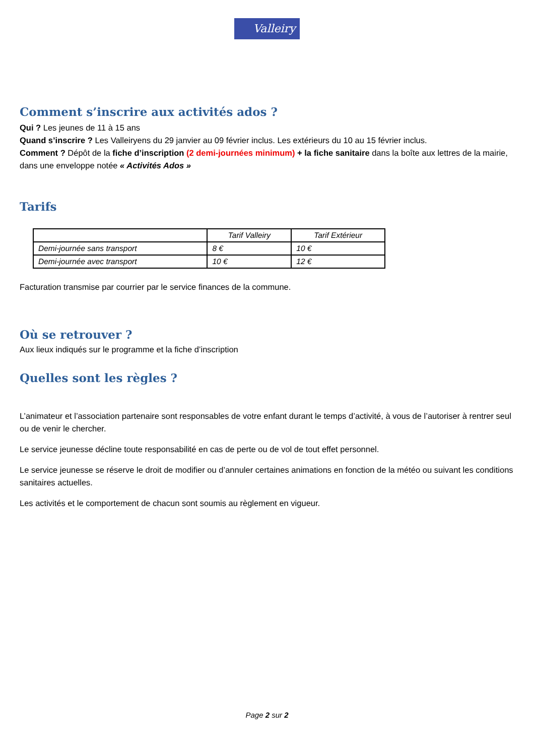Valleiry
Comment s’inscrire aux activités ados ?
Qui ? Les jeunes de 11 à 15 ans
Quand s’inscrire ? Les Valleiryens du 29 janvier au 09 février inclus. Les extérieurs du 10 au 15 février inclus.
Comment ? Dépôt de la fiche d’inscription (2 demi-journées minimum) + la fiche sanitaire dans la boîte aux lettres de la mairie, dans une enveloppe notée « Activités Ados »
Tarifs
| | Tarif Valleiry | Tarif Extérieur |
| --- | --- | --- |
| Demi-journée sans transport | 8 € | 10 € |
| Demi-journée avec transport | 10 € | 12 € |
Facturation transmise par courrier par le service finances de la commune.
Où se retrouver ?
Aux lieux indiqués sur le programme et la fiche d’inscription
Quelles sont les règles ?
L’animateur et l’association partenaire sont responsables de votre enfant durant le temps d’activité, à vous de l’autoriser à rentrer seul ou de venir le chercher.
Le service jeunesse décline toute responsabilité en cas de perte ou de vol de tout effet personnel.
Le service jeunesse se réserve le droit de modifier ou d’annuler certaines animations en fonction de la météo ou suivant les conditions sanitaires actuelles.
Les activités et le comportement de chacun sont soumis au règlement en vigueur.
Page 2 sur 2